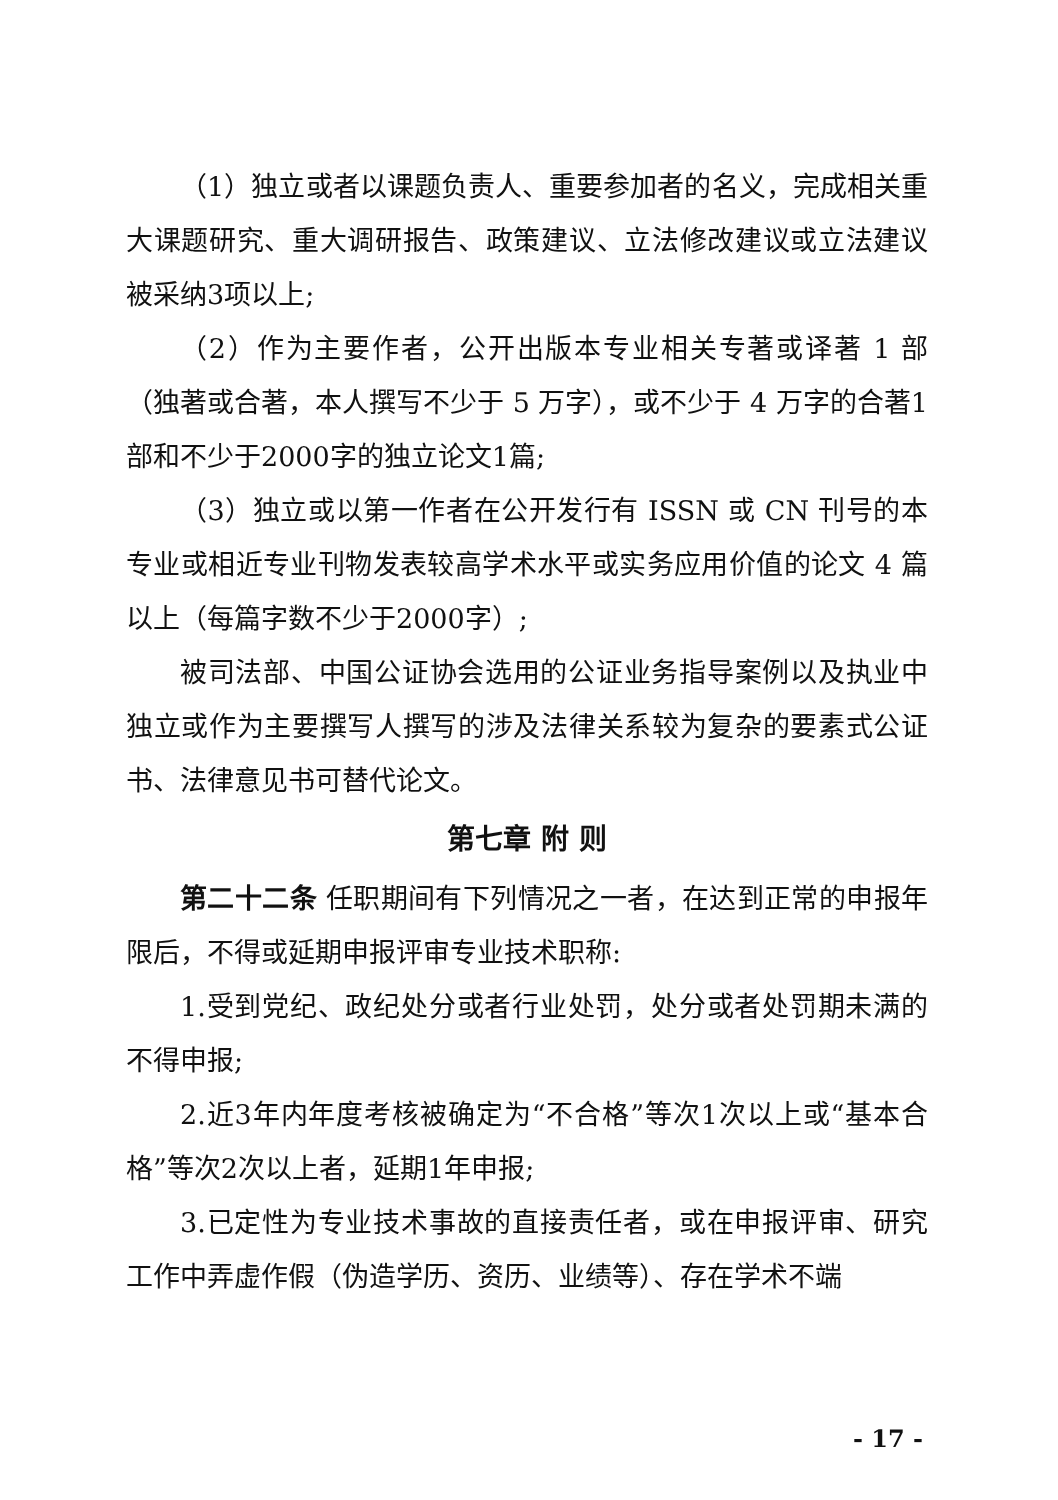（1）独立或者以课题负责人、重要参加者的名义，完成相关重大课题研究、重大调研报告、政策建议、立法修改建议或立法建议被采纳3项以上;
（2）作为主要作者，公开出版本专业相关专著或译著 1 部（独著或合著，本人撰写不少于 5 万字），或不少于 4 万字的合著1部和不少于2000字的独立论文1篇;
（3）独立或以第一作者在公开发行有 ISSN 或 CN 刊号的本专业或相近专业刊物发表较高学术水平或实务应用价值的论文 4 篇以上（每篇字数不少于2000字）;
被司法部、中国公证协会选用的公证业务指导案例以及执业中独立或作为主要撰写人撰写的涉及法律关系较为复杂的要素式公证书、法律意见书可替代论文。
第七章 附 则
第二十二条 任职期间有下列情况之一者，在达到正常的申报年限后，不得或延期申报评审专业技术职称:
1.受到党纪、政纪处分或者行业处罚，处分或者处罚期未满的不得申报;
2.近3年内年度考核被确定为“不合格”等次1次以上或“基本合格”等次2次以上者，延期1年申报;
3.已定性为专业技术事故的直接责任者，或在申报评审、研究工作中弄虚作假（伪造学历、资历、业绩等）、存在学术不端
- 17 -